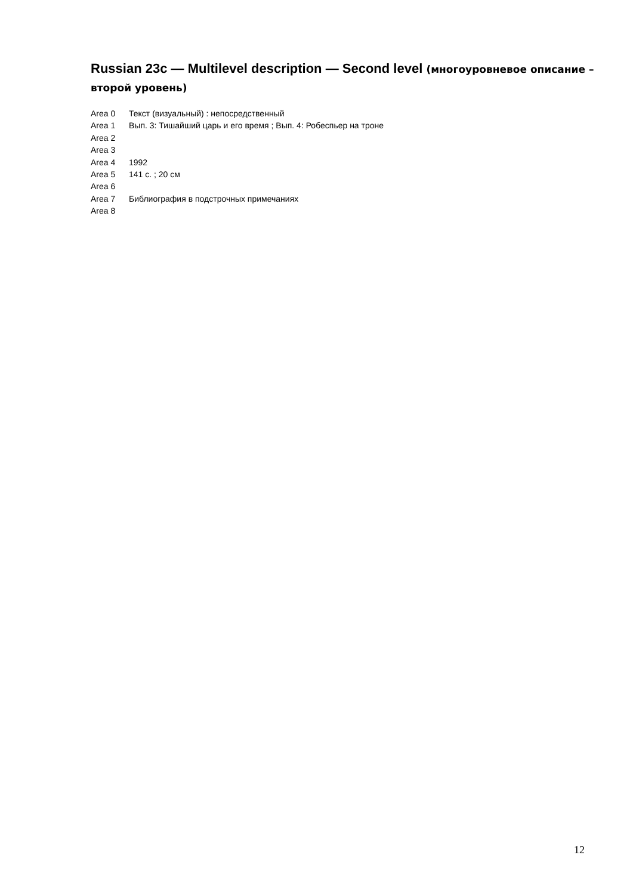Russian 23c — Multilevel description — Second level (многоуровневое описание – второй уровень)
| Area 0 | Текст (визуальный) : непосредственный |
| Area 1 | Вып. 3: Тишайший царь и его время ; Вып. 4: Робеспьер на троне |
| Area 2 | |
| Area 3 | |
| Area 4 | 1992 |
| Area 5 | 141 с. ; 20 см |
| Area 6 | |
| Area 7 | Библиография в подстрочных примечаниях |
| Area 8 | |
12